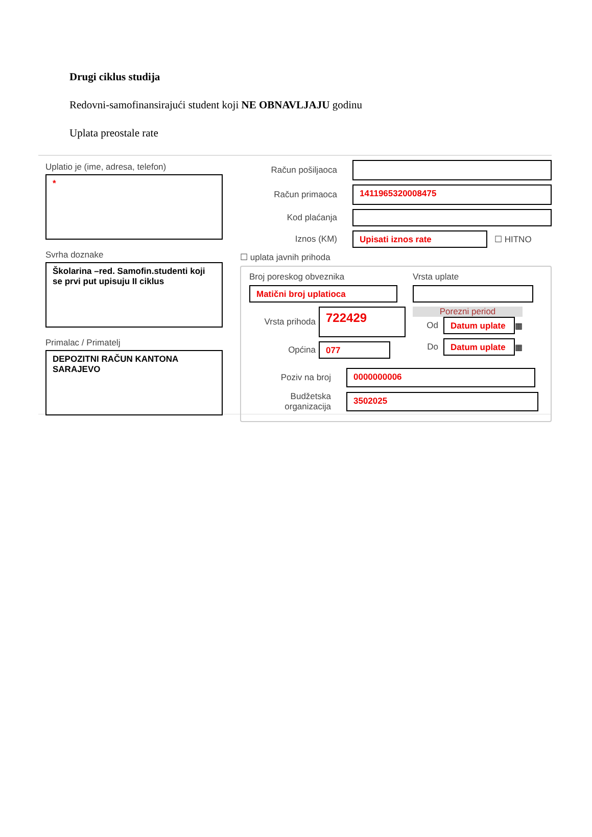Drugi ciklus studija
Redovni-samofinansirajući student koji NE OBNAVLJAJU godinu
Uplata preostale rate
Uplatio je (ime, adresa, telefon)
*
Svrha doznake
Školarina –red. Samofin.studenti koji se prvi put upisuju II ciklus
Primalac / Primatelj
DEPOZITNI RAČUN KANTONA SARAJEVO
Račun pošiljaoca
Račun primaoca
1411965320008475
Kod plaćanja
Iznos (KM)
Upisati iznos rate
☐ HITNO
☐ uplata javnih prihoda
Broj poreskog obveznika
Matični broj uplatioca
Vrsta uplate
Vrsta prihoda
722429
Općina
077
Porezni period
Od
Datum uplate
▦
Do
Datum uplate
▦
Poziv na broj
0000000006
Budžetska organizacija
3502025